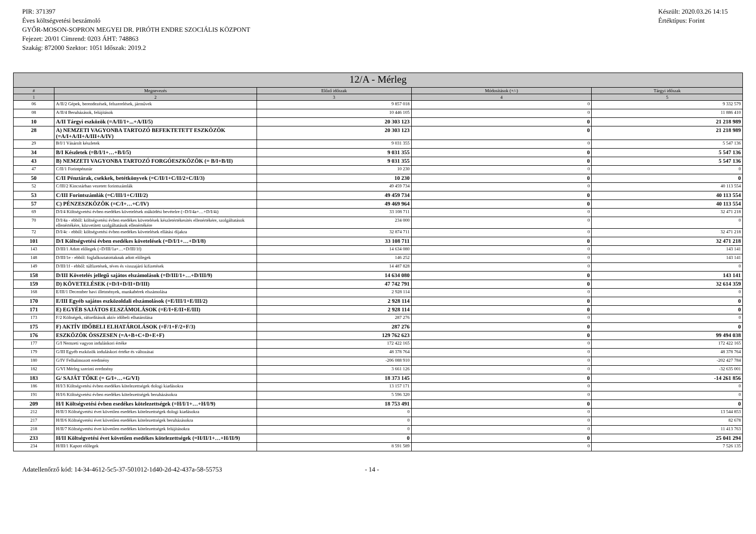PIR: 371397
Éves költségvetési beszámoló
GYŐR-MOSON-SOPRON MEGYEI DR. PIRÓTH ENDRE SZOCIÁLIS KÖZPONT
Fejezet: 20/01 Címrend: 0203 ÁHT: 748863
Szakág: 872000 Szektor: 1051 Időszak: 2019.2
Készült: 2020.03.26 14:15
Értéktípus: Forint
| 12/A - Mérleg | | | | |
| --- | --- | --- | --- | --- |
| # | Megnevezés | Előző időszak | Módosítások (+/-) | Tárgyi időszak |
| 1 | 2 | 3 | 4 | 5 |
| 06 | A/II/2 Gépek, berendezések, felszerelések, járművek | 9 857 018 | 0 | 9 332 579 |
| 08 | A/II/4 Beruházások, felújítások | 10 446 105 | 0 | 11 886 410 |
| 10 | A/II Tárgyi eszközök (=A/II/1+...+A/II/5) | 20 303 123 | 0 | 21 218 989 |
| 28 | A) NEMZETI VAGYONBA TARTOZÓ BEFEKTETETT ESZKÖZÖK (=A/I+A/II+A/III+A/IV) | 20 303 123 | 0 | 21 218 989 |
| 29 | B/I/1 Vásárolt készletek | 9 031 355 | 0 | 5 547 136 |
| 34 | B/I Készletek (=B/I/1+…+B/I/5) | 9 031 355 | 0 | 5 547 136 |
| 43 | B) NEMZETI VAGYONBA TARTOZÓ FORGÓESZKÖZÖK (= B/I+B/II) | 9 031 355 | 0 | 5 547 136 |
| 47 | C/II/1 Forintpénztár | 10 230 | 0 | 0 |
| 50 | C/II Pénztárak, csekkek, betétkönyvek (=C/II/1+C/II/2+C/II/3) | 10 230 | 0 | 0 |
| 52 | C/III/2 Kincstárban vezetett forintszámlák | 49 459 734 | 0 | 40 113 554 |
| 53 | C/III Forintszámlák (=C/III/1+C/III/2) | 49 459 734 | 0 | 40 113 554 |
| 57 | C) PÉNZESZKÖZÖK (=C/I+…+C/IV) | 49 469 964 | 0 | 40 113 554 |
| 69 | D/I/4 Költségvetési évben esedékes követelések működési bevételre (=D/I/4a+…+D/I/4i) | 33 108 711 | 0 | 32 471 218 |
| 70 | D/I/4a - ebből: költségvetési évben esedékes követelések készletértékesítés ellenértékére, szolgáltatások ellenértékére, közvetített szolgáltatások ellenértékére | 234 000 | 0 | 0 |
| 72 | D/I/4c - ebből: költségvetési évben esedékes követelések ellátási díjakra | 32 874 711 | 0 | 32 471 218 |
| 101 | D/I Költségvetési évben esedékes követelések (=D/I/1+…+D/I/8) | 33 108 711 | 0 | 32 471 218 |
| 143 | D/III/1 Adott előlegek (=D/III/1a+…+D/III/1f) | 14 634 080 | 0 | 143 141 |
| 148 | D/III/1e - ebből: foglalkoztatottaknak adott előlegek | 146 252 | 0 | 143 141 |
| 149 | D/III/1f - ebből: túlfizetések, téves és visszajáró kifizetések | 14 487 828 | 0 | 0 |
| 158 | D/III Követelés jellegű sajátos elszámolások (=D/III/1+…+D/III/9) | 14 634 080 | 0 | 143 141 |
| 159 | D) KÖVETELÉSEK (=D/I+D/II+D/III) | 47 742 791 | 0 | 32 614 359 |
| 168 | E/III/1 December havi illetmények, munkabérek elszámolása | 2 928 114 | 0 | 0 |
| 170 | E/III Egyéb sajátos eszközoldali elszámolások (=E/III/1+E/III/2) | 2 928 114 | 0 | 0 |
| 171 | E) EGYÉB SAJÁTOS ELSZÁMOLÁSOK (=E/I+E/II+E/III) | 2 928 114 | 0 | 0 |
| 173 | F/2 Költségek, ráfordítások aktív időbeli elhatárolása | 287 276 | 0 | 0 |
| 175 | F) AKTÍV IDŐBELI ELHATÁROLÁSOK (=F/1+F/2+F/3) | 287 276 | 0 | 0 |
| 176 | ESZKÖZÖK ÖSSZESEN (=A+B+C+D+E+F) | 129 762 623 | 0 | 99 494 038 |
| 177 | G/I Nemzeti vagyon induláskori értéke | 172 422 165 | 0 | 172 422 165 |
| 179 | G/III Egyéb eszközök induláskori értéke és változásai | 48 378 764 | 0 | 48 378 764 |
| 180 | G/IV Felhalmozott eredmény | -206 088 910 | 0 | -202 427 784 |
| 182 | G/VI Mérleg szerinti eredmény | 3 661 126 | 0 | -32 635 001 |
| 183 | G/ SAJÁT TŐKE (= G/I+…+G/VI) | 18 373 145 | 0 | -14 261 856 |
| 186 | H/I/3 Költségvetési évben esedékes kötelezettségek dologi kiadásokra | 13 157 171 | 0 | 0 |
| 191 | H/I/6 Költségvetési évben esedékes kötelezettségek beruházásokra | 5 596 320 | 0 | 0 |
| 209 | H/I Költségvetési évben esedékes kötelezettségek (=H/I/1+…+H/I/9) | 18 753 491 | 0 | 0 |
| 212 | H/II/3 Költségvetési évet követően esedékes kötelezettségek dologi kiadásokra | 0 | 0 | 13 544 853 |
| 217 | H/II/6 Költségvetési évet követően esedékes kötelezettségek beruházásokra | 0 | 0 | 82 678 |
| 218 | H/II/7 Költségvetési évet követően esedékes kötelezettségek felújításokra | 0 | 0 | 11 413 763 |
| 233 | H/II Költségvetési évet követően esedékes kötelezettségek (=H/II/1+…+H/II/9) | 0 | 0 | 25 041 294 |
| 234 | H/III/1 Kapott előlegek | 8 591 589 | 0 | 7 526 135 |
Adatellenőrző kód: 14-34-4612-5c5-37-501012-1d40-2d-42-437a-58-55753 - 14 -